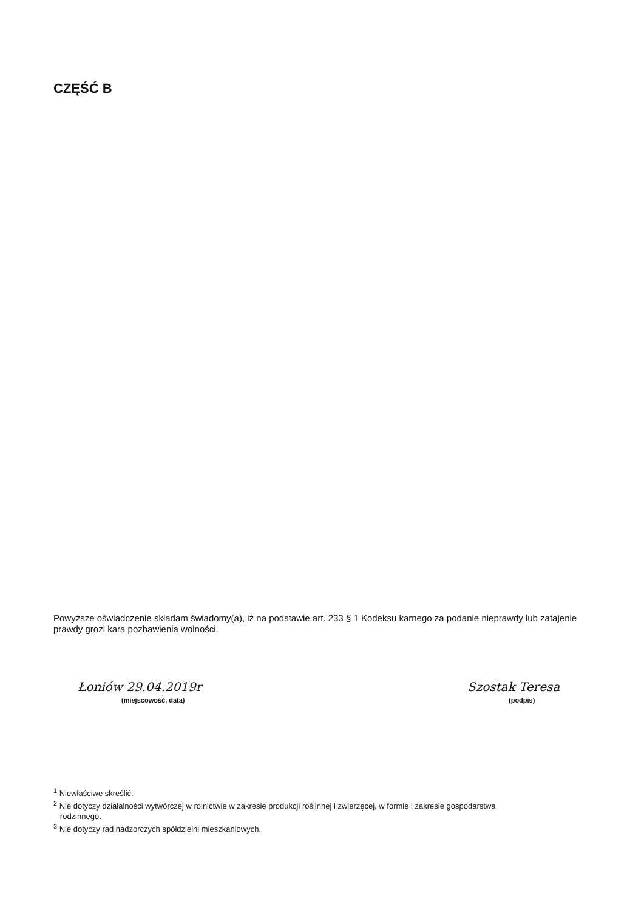CZĘŚĆ B
Powyższe oświadczenie składam świadomy(a), iż na podstawie art. 233 § 1 Kodeksu karnego za podanie nieprawdy lub zatajenie prawdy grozi kara pozbawienia wolności.
Łoniów 29.04.2019r
(miejscowość, data)
Szostak Teresa
(podpis)
<sup>1</sup> Niewłaściwe skreślić.
<sup>2</sup> Nie dotyczy działalności wytwórczej w rolnictwie w zakresie produkcji roślinnej i zwierzęcej, w formie i zakresie gospodarstwa
rodzinnego.
<sup>3</sup> Nie dotyczy rad nadzorczych spółdzielni mieszkaniowych.